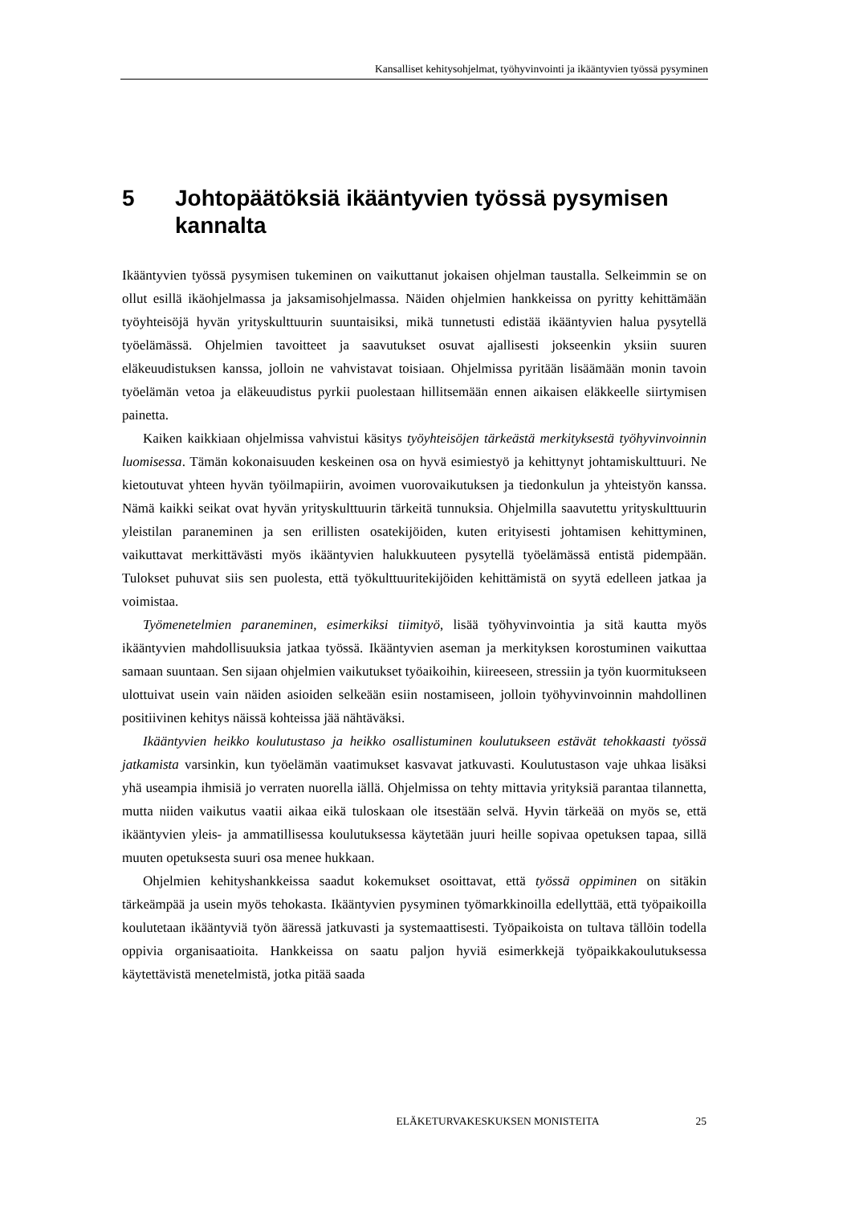Kansalliset kehitysohjelmat, työhyvinvointi ja ikääntyvien työssä pysyminen
5 Johtopäätöksiä ikääntyvien työssä pysymisen kannalta
Ikääntyvien työssä pysymisen tukeminen on vaikuttanut jokaisen ohjelman taustalla. Selkeimmin se on ollut esillä ikäohjelmassa ja jaksamisohjelmassa. Näiden ohjelmien hankkeissa on pyritty kehittämään työyhteisöjä hyvän yrityskulttuurin suuntaisiksi, mikä tunnetusti edistää ikääntyvien halua pysytellä työelämässä. Ohjelmien tavoitteet ja saavutukset osuvat ajallisesti jokseenkin yksiin suuren eläkeuudistuksen kanssa, jolloin ne vahvistavat toisiaan. Ohjelmissa pyritään lisäämään monin tavoin työelämän vetoa ja eläkeuudistus pyrkii puolestaan hillitsemään ennen aikaisen eläkkeelle siirtymisen painetta.
Kaiken kaikkiaan ohjelmissa vahvistui käsitys työyhteisöjen tärkeästä merkityksestä työhyvinvoinnin luomisessa. Tämän kokonaisuuden keskeinen osa on hyvä esimiestyö ja kehittynyt johtamiskulttuuri. Ne kietoutuvat yhteen hyvän työilmapiirin, avoimen vuorovaikutuksen ja tiedonkulun ja yhteistyön kanssa. Nämä kaikki seikat ovat hyvän yrityskulttuurin tärkeitä tunnuksia. Ohjelmilla saavutettu yrityskulttuurin yleistilan paraneminen ja sen erillisten osatekijöiden, kuten erityisesti johtamisen kehittyminen, vaikuttavat merkittävästi myös ikääntyvien halukkuuteen pysytellä työelämässä entistä pidempään. Tulokset puhuvat siis sen puolesta, että työkulttuuritekijöiden kehittämistä on syytä edelleen jatkaa ja voimistaa.
Työmenetelmien paraneminen, esimerkiksi tiimityö, lisää työhyvinvointia ja sitä kautta myös ikääntyvien mahdollisuuksia jatkaa työssä. Ikääntyvien aseman ja merkityksen korostuminen vaikuttaa samaan suuntaan. Sen sijaan ohjelmien vaikutukset työaikoihin, kiireeseen, stressiin ja työn kuormitukseen ulottuivat usein vain näiden asioiden selkeään esiin nostamiseen, jolloin työhyvinvoinnin mahdollinen positiivinen kehitys näissä kohteissa jää nähtäväksi.
Ikääntyvien heikko koulutustaso ja heikko osallistuminen koulutukseen estävät tehokkaasti työssä jatkamista varsinkin, kun työelämän vaatimukset kasvavat jatkuvasti. Koulutustason vaje uhkaa lisäksi yhä useampia ihmisiä jo verraten nuorella iällä. Ohjelmissa on tehty mittavia yrityksiä parantaa tilannetta, mutta niiden vaikutus vaatii aikaa eikä tuloskaan ole itsestään selvä. Hyvin tärkeää on myös se, että ikääntyvien yleis- ja ammatillisessa koulutuksessa käytetään juuri heille sopivaa opetuksen tapaa, sillä muuten opetuksesta suuri osa menee hukkaan.
Ohjelmien kehityshankkeissa saadut kokemukset osoittavat, että työssä oppiminen on sitäkin tärkeämpää ja usein myös tehokasta. Ikääntyvien pysyminen työmarkkinoilla edellyttää, että työpaikoilla koulutetaan ikääntyviä työn ääressä jatkuvasti ja systemaattisesti. Työpaikoista on tultava tällöin todella oppivia organisaatioita. Hankkeissa on saatu paljon hyviä esimerkkejä työpaikkakoulutuksessa käytettävistä menetelmistä, jotka pitää saada
ELÄKETURVAKESKUKSEN MONISTEITA 25